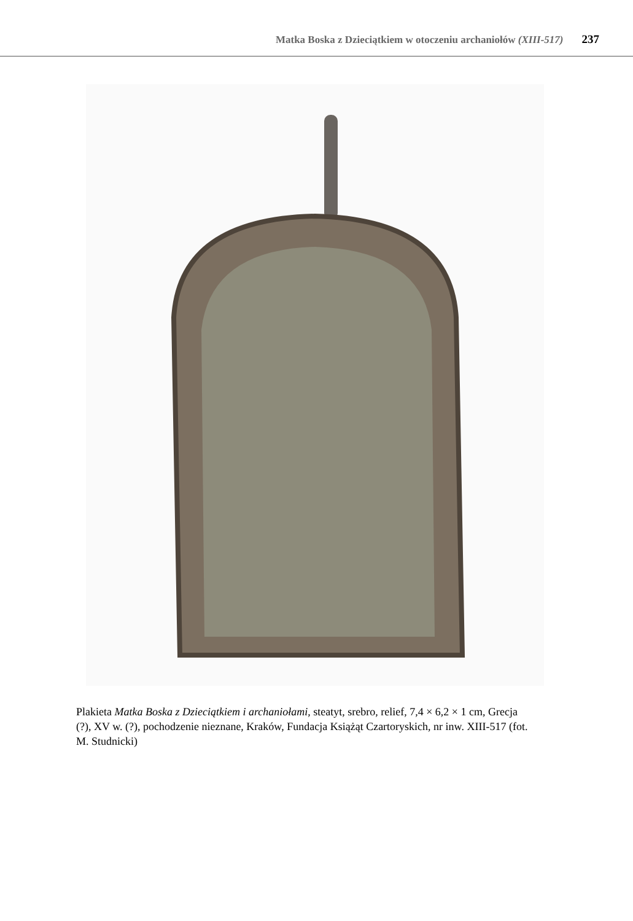Matka Boska z Dzieciątkiem w otoczeniu archaniołów (XIII-517) 237
Plakieta Matka Boska z Dzieciątkiem i archaniołami, steatyt, srebro, relief, 7,4 × 6,2 × 1 cm, Grecja (?), XV w. (?), pochodzenie nieznane, Kraków, Fundacja Książąt Czartoryskich, nr inw. XIII-517 (fot. M. Studnicki)